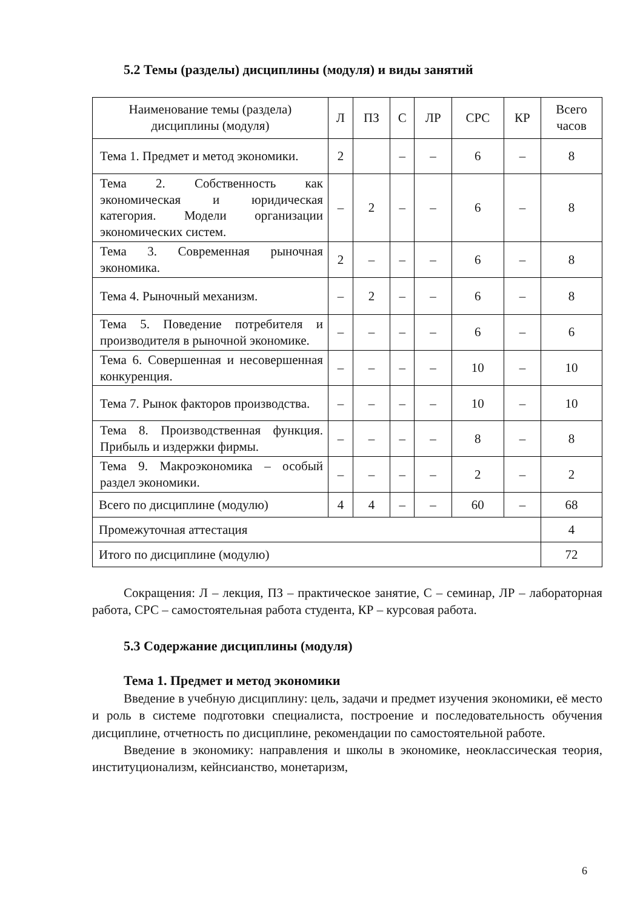5.2 Темы (разделы) дисциплины (модуля) и виды занятий
| Наименование темы (раздела) дисциплины (модуля) | Л | ПЗ | С | ЛР | СРС | КР | Всего часов |
| --- | --- | --- | --- | --- | --- | --- | --- |
| Тема 1. Предмет и метод экономики. | 2 | | – | – | 6 | – | 8 |
| Тема 2. Собственность как экономическая и юридическая категория. Модели организации экономических систем. | – | 2 | – | – | 6 | – | 8 |
| Тема 3. Современная рыночная экономика. | 2 | – | – | – | 6 | – | 8 |
| Тема 4. Рыночный механизм. | – | 2 | – | – | 6 | – | 8 |
| Тема 5. Поведение потребителя и производителя в рыночной экономике. | – | – | – | – | 6 | – | 6 |
| Тема 6. Совершенная и несовершенная конкуренция. | – | – | – | – | 10 | – | 10 |
| Тема 7. Рынок факторов производства. | – | – | – | – | 10 | – | 10 |
| Тема 8. Производственная функция. Прибыль и издержки фирмы. | – | – | – | – | 8 | – | 8 |
| Тема 9. Макроэкономика – особый раздел экономики. | – | – | – | – | 2 | – | 2 |
| Всего по дисциплине (модулю) | 4 | 4 | – | – | 60 | – | 68 |
| Промежуточная аттестация | | | | | | | 4 |
| Итого по дисциплине (модулю) | | | | | | | 72 |
Сокращения: Л – лекция, ПЗ – практическое занятие, С – семинар, ЛР – лабораторная работа, СРС – самостоятельная работа студента, КР – курсовая работа.
5.3 Содержание дисциплины (модуля)
Тема 1. Предмет и метод экономики
Введение в учебную дисциплину: цель, задачи и предмет изучения экономики, её место и роль в системе подготовки специалиста, построение и последовательность обучения дисциплине, отчетность по дисциплине, рекомендации по самостоятельной работе.
Введение в экономику: направления и школы в экономике, неоклассическая теория, институционализм, кейнсианство, монетаризм,
6